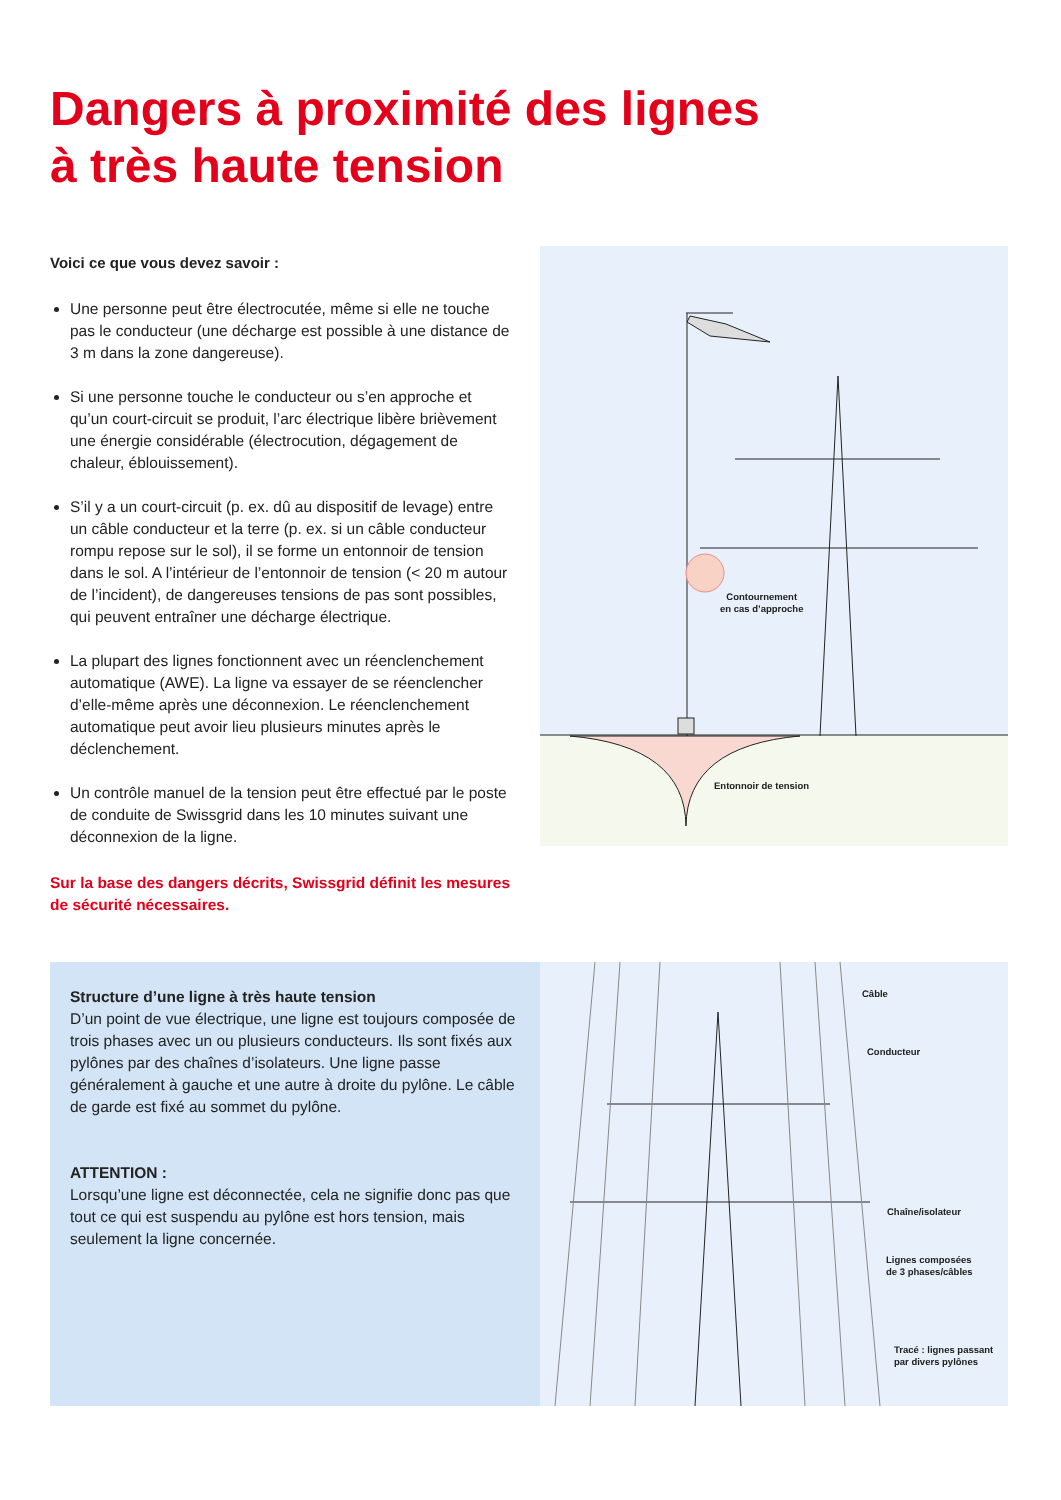Dangers à proximité des lignes
à très haute tension
Voici ce que vous devez savoir :
Une personne peut être électrocutée, même si elle ne touche pas le conducteur (une décharge est possible à une distance de 3 m dans la zone dangereuse).
Si une personne touche le conducteur ou s’en approche et qu’un court-circuit se produit, l’arc électrique libère brièvement une énergie considérable (électrocution, dégagement de chaleur, éblouissement).
S’il y a un court-circuit (p. ex. dû au dispositif de levage) entre un câble conducteur et la terre (p. ex. si un câble conducteur rompu repose sur le sol), il se forme un entonnoir de tension dans le sol. A l’intérieur de l’entonnoir de tension (< 20 m autour de l’incident), de dangereuses tensions de pas sont possibles, qui peuvent entraîner une décharge électrique.
La plupart des lignes fonctionnent avec un réenclenchement automatique (AWE). La ligne va essayer de se réenclencher d’elle-même après une déconnexion. Le réenclenchement automatique peut avoir lieu plusieurs minutes après le déclenchement.
Un contrôle manuel de la tension peut être effectué par le poste de conduite de Swissgrid dans les 10 minutes suivant une déconnexion de la ligne.
Sur la base des dangers décrits, Swissgrid définit les mesures de sécurité nécessaires.
Contournement
en cas d’approche
Entonnoir de tension
Structure d’une ligne à très haute tension
D’un point de vue électrique, une ligne est toujours composée de trois phases avec un ou plusieurs conducteurs. Ils sont fixés aux pylônes par des chaînes d’isolateurs. Une ligne passe généralement à gauche et une autre à droite du pylône. Le câble de garde est fixé au sommet du pylône.
ATTENTION :
Lorsqu’une ligne est déconnectée, cela ne signifie donc pas que tout ce qui est suspendu au pylône est hors tension, mais seulement la ligne concernée.
Câble
Conducteur
Chaîne/isolateur
Lignes composées
de 3 phases/câbles
Tracé : lignes passant
par divers pylônes